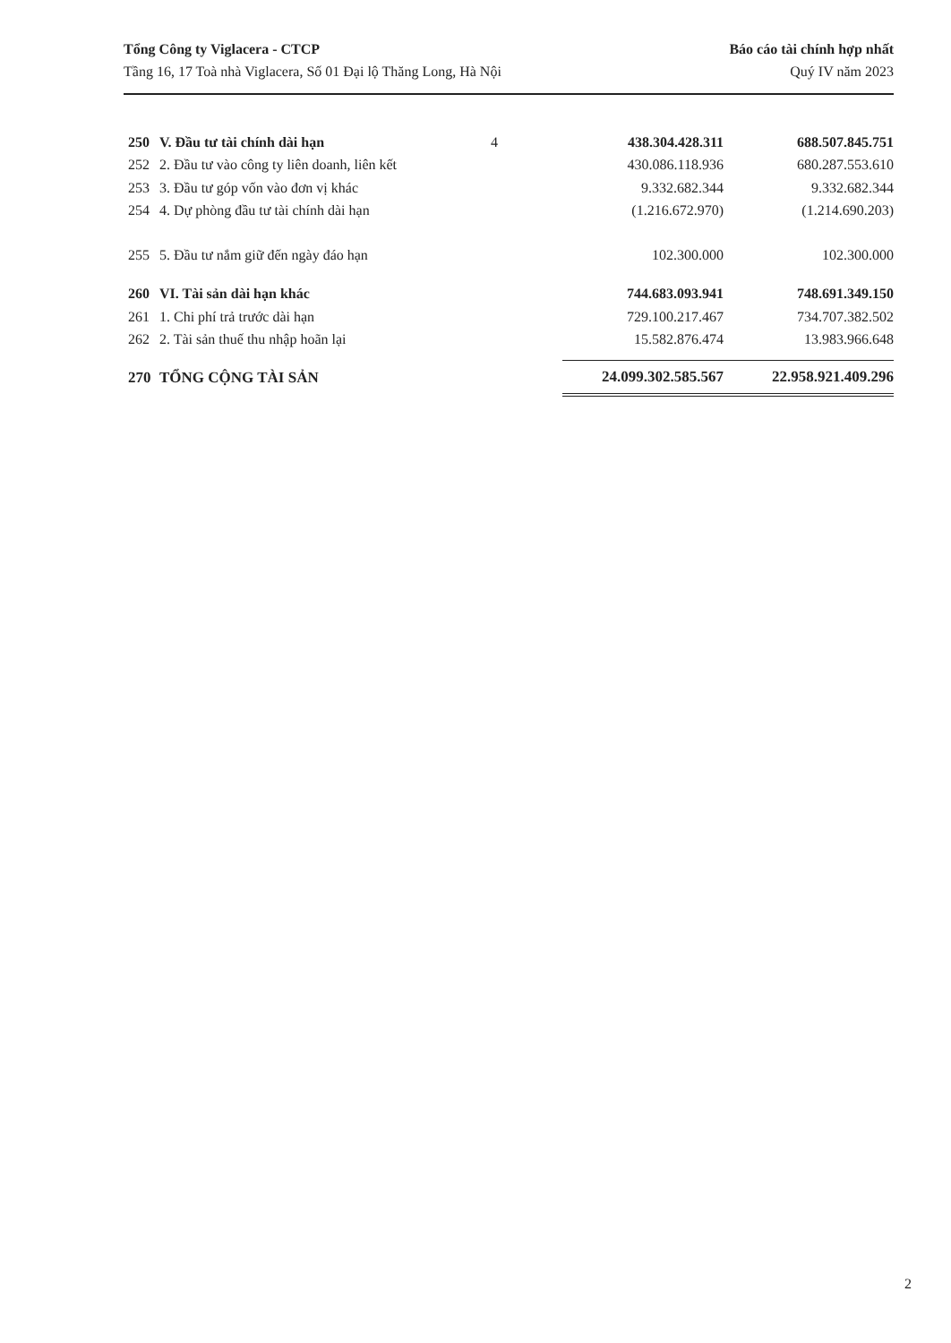Tổng Công ty Viglacera - CTCP
Tầng 16, 17 Toà nhà Viglacera, Số 01 Đại lộ Thăng Long, Hà Nội
Báo cáo tài chính hợp nhất
Quý IV năm 2023
| 250 | V. Đầu tư tài chính dài hạn | 4 | 438.304.428.311 | 688.507.845.751 |
| 252 | 2. Đầu tư vào công ty liên doanh, liên kết | | 430.086.118.936 | 680.287.553.610 |
| 253 | 3. Đầu tư góp vốn vào đơn vị khác | | 9.332.682.344 | 9.332.682.344 |
| 254 | 4. Dự phòng đầu tư tài chính dài hạn | | (1.216.672.970) | (1.214.690.203) |
| 255 | 5. Đầu tư nắm giữ đến ngày đáo hạn | | 102.300.000 | 102.300.000 |
| 260 | VI. Tài sản dài hạn khác | | 744.683.093.941 | 748.691.349.150 |
| 261 | 1. Chi phí trả trước dài hạn | | 729.100.217.467 | 734.707.382.502 |
| 262 | 2. Tài sản thuế thu nhập hoãn lại | | 15.582.876.474 | 13.983.966.648 |
| 270 | TỔNG CỘNG TÀI SẢN | | 24.099.302.585.567 | 22.958.921.409.296 |
2